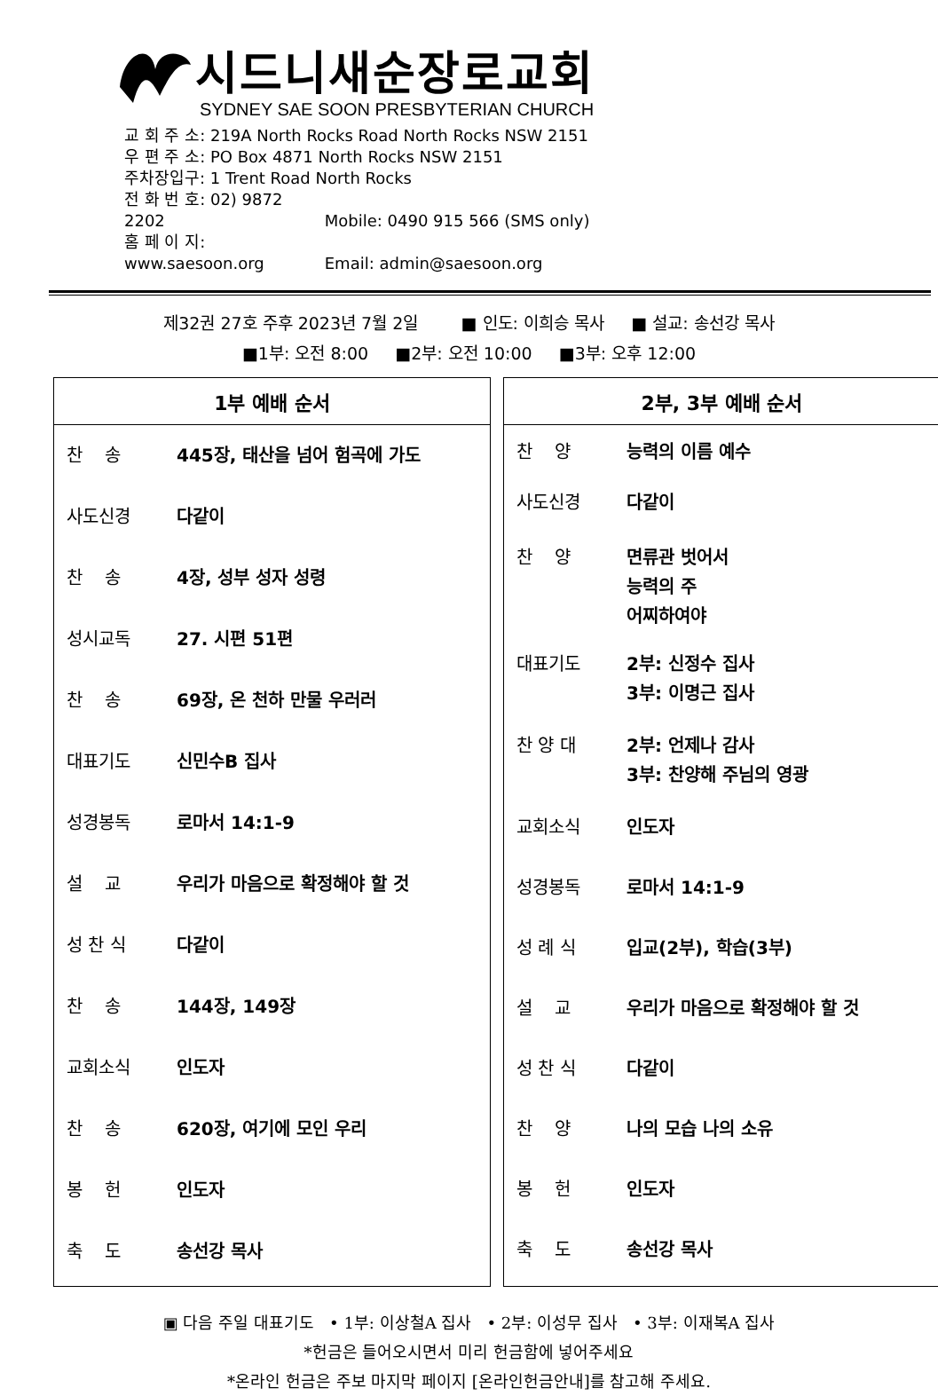시드니새순장로교회
SYDNEY SAE SOON PRESBYTERIAN CHURCH
교 회 주 소: 219A North Rocks Road North Rocks NSW 2151
우 편 주 소: PO Box 4871 North Rocks NSW 2151
주차장입구: 1 Trent Road North Rocks
전 화 번 호: 02) 9872 2202 Mobile: 0490 915 566 (SMS only)
홈 페 이 지: www.saesoon.org Email: admin@saesoon.org
제32권 27호 주후 2023년 7월 2일 ■ 인도: 이희승 목사 ■ 설교: 송선강 목사
■1부: 오전 8:00 ■2부: 오전 10:00 ■3부: 오후 12:00
1부 예배 순서
| 찬 송 | 445장, 태산을 넘어 험곡에 가도 |
| 사도신경 | 다같이 |
| 찬 송 | 4장, 성부 성자 성령 |
| 성시교독 | 27. 시편 51편 |
| 찬 송 | 69장, 온 천하 만물 우러러 |
| 대표기도 | 신민수B 집사 |
| 성경봉독 | 로마서 14:1-9 |
| 설 교 | 우리가 마음으로 확정해야 할 것 |
| 성 찬 식 | 다같이 |
| 찬 송 | 144장, 149장 |
| 교회소식 | 인도자 |
| 찬 송 | 620장, 여기에 모인 우리 |
| 봉 헌 | 인도자 |
| 축 도 | 송선강 목사 |
2부, 3부 예배 순서
| 찬 양 | 능력의 이름 예수 |
| 사도신경 | 다같이 |
| 찬 양 | 면류관 벗어서 능력의 주 어찌하여야 |
| 대표기도 | 2부: 신정수 집사 3부: 이명근 집사 |
| 찬 양 대 | 2부: 언제나 감사 3부: 찬양해 주님의 영광 |
| 교회소식 | 인도자 |
| 성경봉독 | 로마서 14:1-9 |
| 성 례 식 | 입교(2부), 학습(3부) |
| 설 교 | 우리가 마음으로 확정해야 할 것 |
| 성 찬 식 | 다같이 |
| 찬 양 | 나의 모습 나의 소유 |
| 봉 헌 | 인도자 |
| 축 도 | 송선강 목사 |
▣ 다음 주일 대표기도 • 1부: 이상철A 집사 • 2부: 이성무 집사 • 3부: 이재복A 집사
*헌금은 들어오시면서 미리 헌금함에 넣어주세요
*온라인 헌금은 주보 마지막 페이지 [온라인헌금안내]를 참고해 주세요.